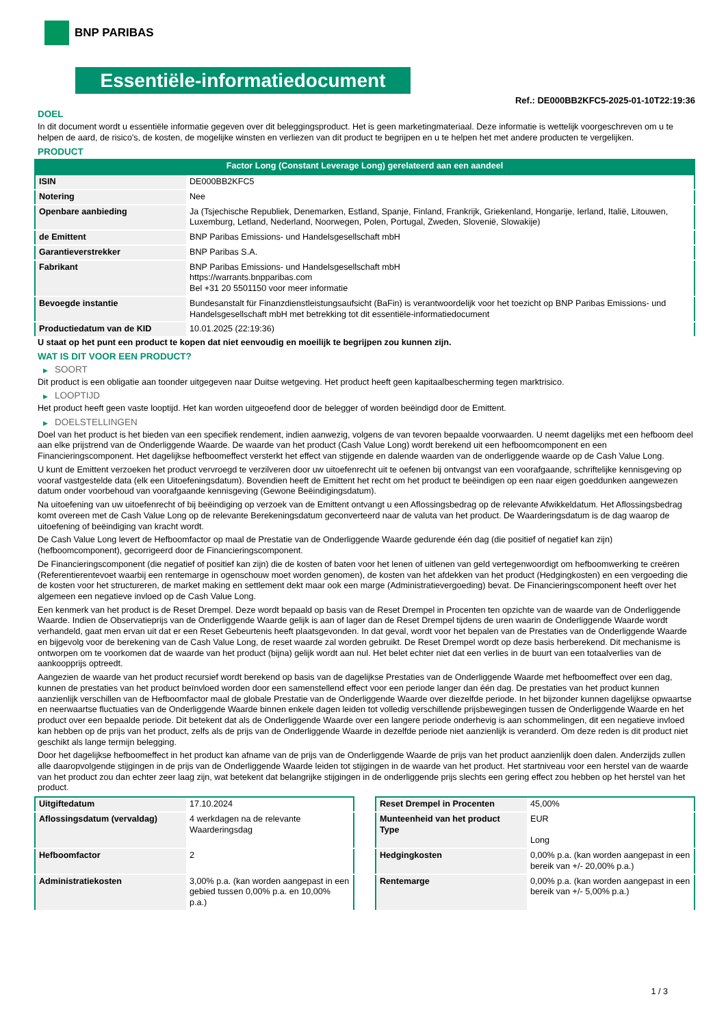BNP PARIBAS
Essentiële-informatiedocument
Ref.: DE000BB2KFC5-2025-01-10T22:19:36
DOEL
In dit document wordt u essentiële informatie gegeven over dit beleggingsproduct. Het is geen marketingmateriaal. Deze informatie is wettelijk voorgeschreven om u te helpen de aard, de risico's, de kosten, de mogelijke winsten en verliezen van dit product te begrijpen en u te helpen het met andere producten te vergelijken.
PRODUCT
Factor Long (Constant Leverage Long) gerelateerd aan een aandeel
| ISIN | DE000BB2KFC5 |
| Notering | Nee |
| Openbare aanbieding | Ja (Tsjechische Republiek, Denemarken, Estland, Spanje, Finland, Frankrijk, Griekenland, Hongarije, Ierland, Italië, Litouwen, Luxemburg, Letland, Nederland, Noorwegen, Polen, Portugal, Zweden, Slovenië, Slowakije) |
| de Emittent | BNP Paribas Emissions- und Handelsgesellschaft mbH |
| Garantieverstrekker | BNP Paribas S.A. |
| Fabrikant | BNP Paribas Emissions- und Handelsgesellschaft mbH https://warrants.bnpparibas.com Bel +31 20 5501150 voor meer informatie |
| Bevoegde instantie | Bundesanstalt für Finanzdienstleistungsaufsicht (BaFin) is verantwoordelijk voor het toezicht op BNP Paribas Emissions- und Handelsgesellschaft mbH met betrekking tot dit essentiële-informatiedocument |
| Productiedatum van de KID | 10.01.2025 (22:19:36) |
U staat op het punt een product te kopen dat niet eenvoudig en moeilijk te begrijpen zou kunnen zijn.
WAT IS DIT VOOR EEN PRODUCT?
▶ SOORT
Dit product is een obligatie aan toonder uitgegeven naar Duitse wetgeving. Het product heeft geen kapitaalbescherming tegen marktrisico.
▶ LOOPTIJD
Het product heeft geen vaste looptijd. Het kan worden uitgeoefend door de belegger of worden beëindigd door de Emittent.
▶ DOELSTELLINGEN
Doel van het product is het bieden van een specifiek rendement, indien aanwezig, volgens de van tevoren bepaalde voorwaarden. U neemt dagelijks met een hefboom deel aan elke prijstrend van de Onderliggende Waarde. De waarde van het product (Cash Value Long) wordt berekend uit een hefboomcomponent en een Financieringscomponent. Het dagelijkse hefboomeffect versterkt het effect van stijgende en dalende waarden van de onderliggende waarde op de Cash Value Long.
U kunt de Emittent verzoeken het product vervroegd te verzilveren door uw uitoefenrecht uit te oefenen bij ontvangst van een voorafgaande, schriftelijke kennisgeving op vooraf vastgestelde data (elk een Uitoefeningsdatum). Bovendien heeft de Emittent het recht om het product te beëindigen op een naar eigen goeddunken aangewezen datum onder voorbehoud van voorafgaande kennisgeving (Gewone Beëindigingsdatum).
Na uitoefening van uw uitoefenrecht of bij beëindiging op verzoek van de Emittent ontvangt u een Aflossingsbedrag op de relevante Afwikkeldatum. Het Aflossingsbedrag komt overeen met de Cash Value Long op de relevante Berekeningsdatum geconverteerd naar de valuta van het product. De Waarderingsdatum is de dag waarop de uitoefening of beëindiging van kracht wordt.
De Cash Value Long levert de Hefboomfactor op maal de Prestatie van de Onderliggende Waarde gedurende één dag (die positief of negatief kan zijn) (hefboomcomponent), gecorrigeerd door de Financieringscomponent.
De Financieringscomponent (die negatief of positief kan zijn) die de kosten of baten voor het lenen of uitlenen van geld vertegenwoordigt om hefboomwerking te creëren (Referentierentevoet waarbij een rentemarge in ogenschouw moet worden genomen), de kosten van het afdekken van het product (Hedgingkosten) en een vergoeding die de kosten voor het structureren, de market making en settlement dekt maar ook een marge (Administratievergoeding) bevat. De Financieringscomponent heeft over het algemeen een negatieve invloed op de Cash Value Long.
Een kenmerk van het product is de Reset Drempel. Deze wordt bepaald op basis van de Reset Drempel in Procenten ten opzichte van de waarde van de Onderliggende Waarde. Indien de Observatieprijs van de Onderliggende Waarde gelijk is aan of lager dan de Reset Drempel tijdens de uren waarin de Onderliggende Waarde wordt verhandeld, gaat men ervan uit dat er een Reset Gebeurtenis heeft plaatsgevonden. In dat geval, wordt voor het bepalen van de Prestaties van de Onderliggende Waarde en bijgevolg voor de berekening van de Cash Value Long, de reset waarde zal worden gebruikt. De Reset Drempel wordt op deze basis herberekend. Dit mechanisme is ontworpen om te voorkomen dat de waarde van het product (bijna) gelijk wordt aan nul. Het belet echter niet dat een verlies in de buurt van een totaalverlies van de aankoopprijs optreedt.
Aangezien de waarde van het product recursief wordt berekend op basis van de dagelijkse Prestaties van de Onderliggende Waarde met hefboomeffect over een dag, kunnen de prestaties van het product beïnvloed worden door een samenstellend effect voor een periode langer dan één dag. De prestaties van het product kunnen aanzienlijk verschillen van de Hefboomfactor maal de globale Prestatie van de Onderliggende Waarde over diezelfde periode. In het bijzonder kunnen dagelijkse opwaartse en neerwaartse fluctuaties van de Onderliggende Waarde binnen enkele dagen leiden tot volledig verschillende prijsbewegingen tussen de Onderliggende Waarde en het product over een bepaalde periode. Dit betekent dat als de Onderliggende Waarde over een langere periode onderhevig is aan schommelingen, dit een negatieve invloed kan hebben op de prijs van het product, zelfs als de prijs van de Onderliggende Waarde in dezelfde periode niet aanzienlijk is veranderd. Om deze reden is dit product niet geschikt als lange termijn belegging.
Door het dagelijkse hefboomeffect in het product kan afname van de prijs van de Onderliggende Waarde de prijs van het product aanzienlijk doen dalen. Anderzijds zullen alle daaropvolgende stijgingen in de prijs van de Onderliggende Waarde leiden tot stijgingen in de waarde van het product. Het startniveau voor een herstel van de waarde van het product zou dan echter zeer laag zijn, wat betekent dat belangrijke stijgingen in de onderliggende prijs slechts een gering effect zou hebben op het herstel van het product.
| Uitgiftedatum | 17.10.2024 |
| Aflossingsdatum (vervaldag) | 4 werkdagen na de relevante Waarderingsdag |
| Hefboomfactor | 2 |
| Administratiekosten | 3,00% p.a. (kan worden aangepast in een gebied tussen 0,00% p.a. en 10,00% p.a.) |
| Reset Drempel in Procenten | 45,00% |
| Munteenheid van het product Type | EUR Long |
| Hedgingkosten | 0,00% p.a. (kan worden aangepast in een bereik van +/- 20,00% p.a.) |
| Rentemarge | 0,00% p.a. (kan worden aangepast in een bereik van +/- 5,00% p.a.) |
1 / 3